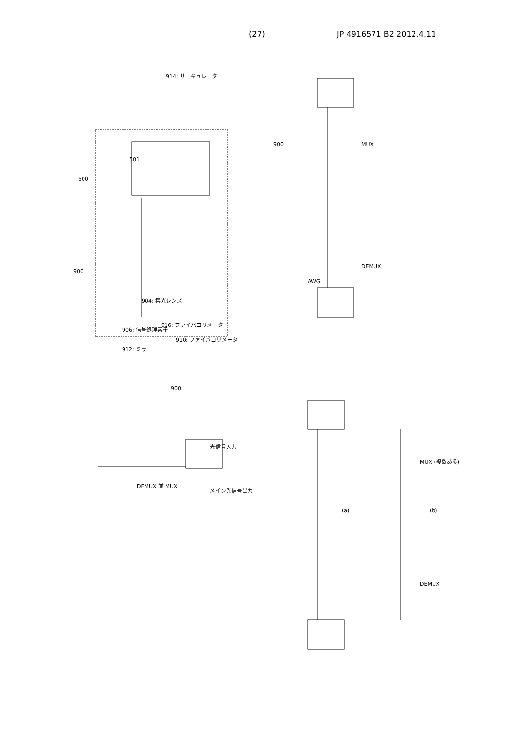(27) JP 4916571 B2 2012.4.11
900
500
501
914: サーキュレータ
904: 集光レンズ
906: 信号処理素子
912: ミラー
916: ファイバコリメータ
910: ファイバコリメータ
900
AWG
MUX
DEMUX
900
DEMUX 兼 MUX
光信号入力
メイン光信号出力
(a)
(b)
MUX (複数ある)
DEMUX